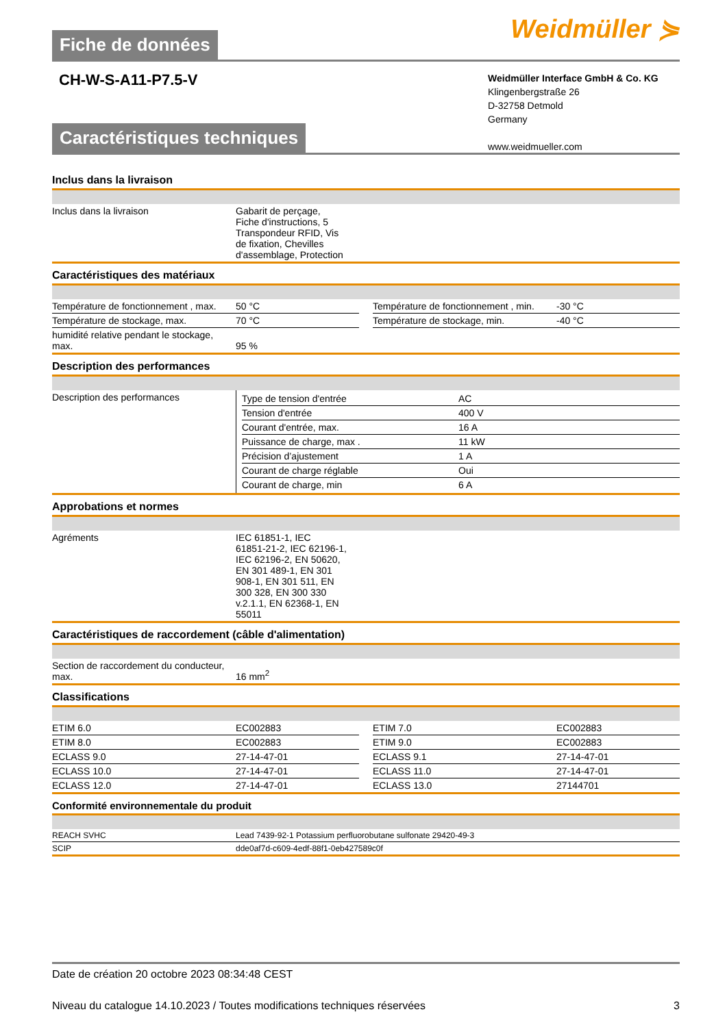Weidmüller ⋟
Fiche de données
CH-W-S-A11-P7.5-V
Weidmüller Interface GmbH & Co. KG
Klingenbergstraße 26
D-32758 Detmold
Germany
www.weidmueller.com
Caractéristiques techniques
Inclus dans la livraison
| Inclus dans la livraison | Gabarit de perçage, Fiche d'instructions, 5 Transpondeur RFID, Vis de fixation, Chevilles d'assemblage, Protection |
Caractéristiques des matériaux
| Température de fonctionnement , max. | 50 °C | | Température de fonctionnement , min. | -30 °C |
| Température de stockage, max. | 70 °C | | Température de stockage, min. | -40 °C |
| humidité relative pendant le stockage, max. | 95 % | | | |
Description des performances
| Description des performances | / Type de tension d'entrée / AC / / Tension d'entrée / 400 V / / Courant d'entrée, max. / 16 A / / Puissance de charge, max . / 11 kW / / Précision d’ajustement / 1 A / / Courant de charge réglable / Oui / / Courant de charge, min / 6 A / |
Approbations et normes
| Agréments | IEC 61851-1, IEC 61851-21-2, IEC 62196-1, IEC 62196-2, EN 50620, EN 301 489-1, EN 301 908-1, EN 301 511, EN 300 328, EN 300 330 v.2.1.1, EN 62368-1, EN 55011 |
Caractéristiques de raccordement (câble d'alimentation)
| Section de raccordement du conducteur, max. | 16 mm<sup>2</sup> |
Classifications
| ETIM 6.0 | EC002883 | | ETIM 7.0 | EC002883 |
| ETIM 8.0 | EC002883 | | ETIM 9.0 | EC002883 |
| ECLASS 9.0 | 27-14-47-01 | | ECLASS 9.1 | 27-14-47-01 |
| ECLASS 10.0 | 27-14-47-01 | | ECLASS 11.0 | 27-14-47-01 |
| ECLASS 12.0 | 27-14-47-01 | | ECLASS 13.0 | 27144701 |
Conformité environnementale du produit
| REACH SVHC | Lead 7439-92-1 Potassium perfluorobutane sulfonate 29420-49-3 |
| SCIP | dde0af7d-c609-4edf-88f1-0eb427589c0f |
Date de création 20 octobre 2023 08:34:48 CEST
Niveau du catalogue 14.10.2023 / Toutes modifications techniques réservées 3